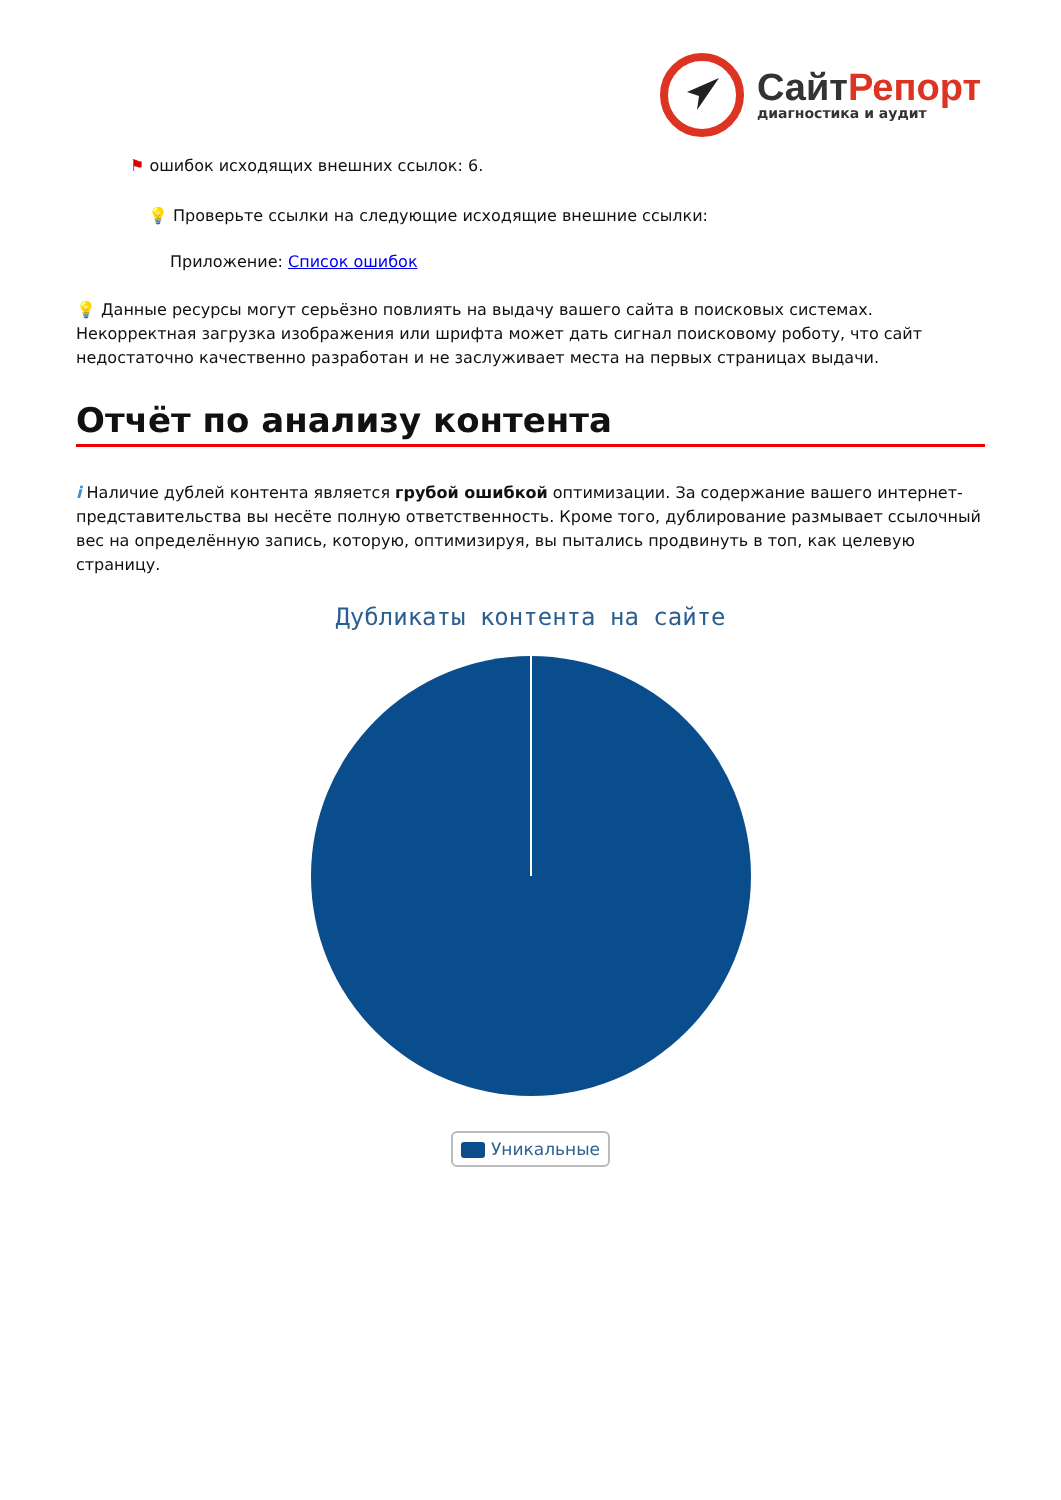Сайт Репорт
диагностика и аудит
⚑ ошибок исходящих внешних ссылок: 6.
💡 Проверьте ссылки на следующие исходящие внешние ссылки:
Приложение: Список ошибок
💡 Данные ресурсы могут серьёзно повлиять на выдачу вашего сайта в поисковых системах. Некорректная загрузка изображения или шрифта может дать сигнал поисковому роботу, что сайт недостаточно качественно разработан и не заслуживает места на первых страницах выдачи.
Отчёт по анализу контента
i Наличие дублей контента является грубой ошибкой оптимизации. За содержание вашего интернет-представительства вы несёте полную ответственность. Кроме того, дублирование размывает ссылочный вес на определённую запись, которую, оптимизируя, вы пытались продвинуть в топ, как целевую страницу.
Дубликаты контента на сайте
Уникальные